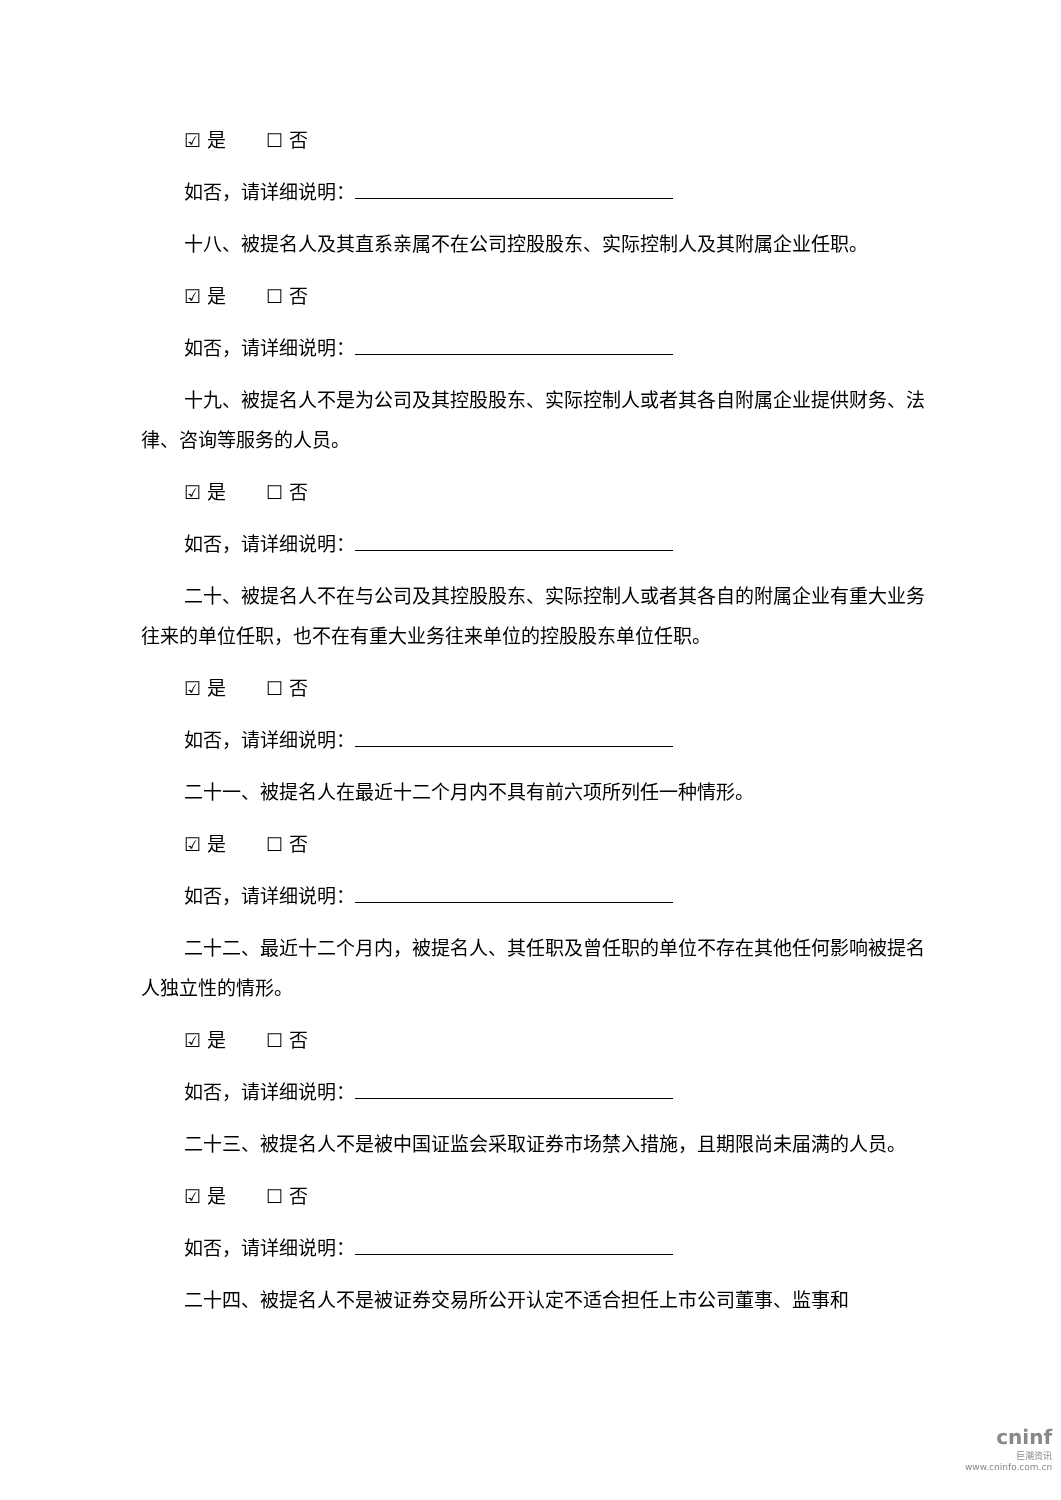☑ 是 ☐ 否
如否，请详细说明：
十八、被提名人及其直系亲属不在公司控股股东、实际控制人及其附属企业任职。
☑ 是 ☐ 否
如否，请详细说明：
十九、被提名人不是为公司及其控股股东、实际控制人或者其各自附属企业提供财务、法律、咨询等服务的人员。
☑ 是 ☐ 否
如否，请详细说明：
二十、被提名人不在与公司及其控股股东、实际控制人或者其各自的附属企业有重大业务往来的单位任职，也不在有重大业务往来单位的控股股东单位任职。
☑ 是 ☐ 否
如否，请详细说明：
二十一、被提名人在最近十二个月内不具有前六项所列任一种情形。
☑ 是 ☐ 否
如否，请详细说明：
二十二、最近十二个月内，被提名人、其任职及曾任职的单位不存在其他任何影响被提名人独立性的情形。
☑ 是 ☐ 否
如否，请详细说明：
二十三、被提名人不是被中国证监会采取证券市场禁入措施，且期限尚未届满的人员。
☑ 是 ☐ 否
如否，请详细说明：
二十四、被提名人不是被证券交易所公开认定不适合担任上市公司董事、监事和
cninf
巨潮资讯
www.cninfo.com.cn